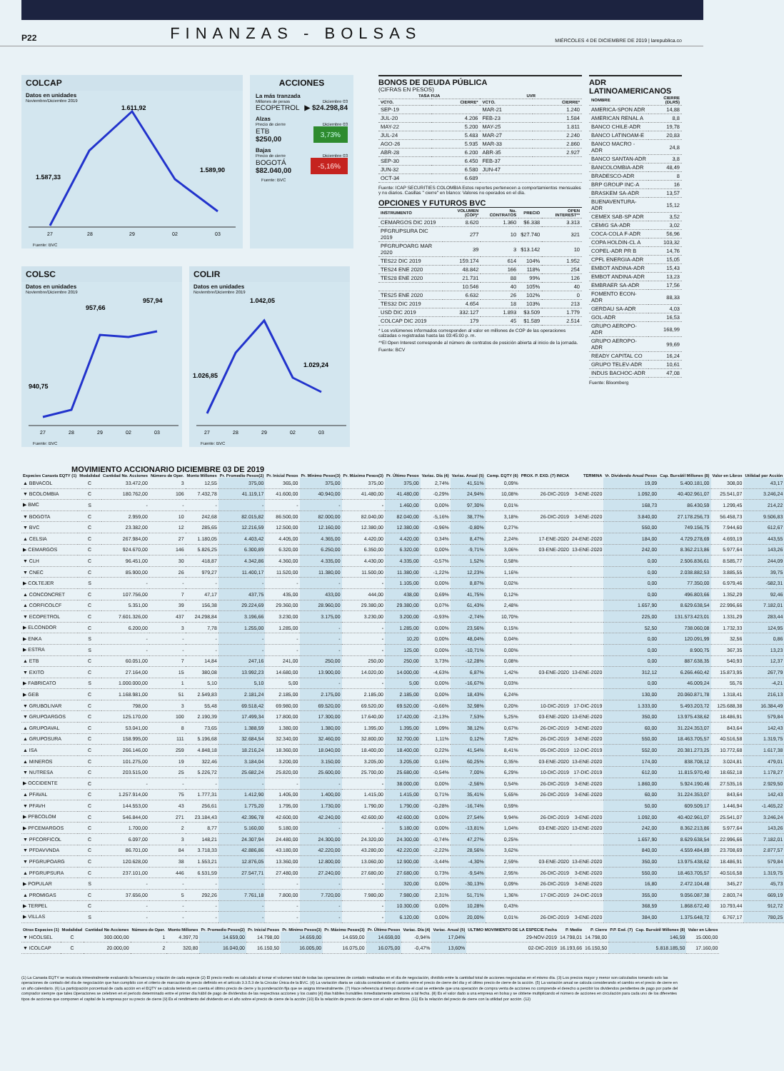P22 FINANZAS - BOLSAS MIÉRCOLES 4 DE DICIEMBRE DE 2019 | larepublica.co
COLCAP
Datos en unidades
Noviembre/Diciembre 2019
1.587,33
1.611,92
1.589,90
27
28
29
02
03
Fuente: BVC
ACCIONES
La más tranzada
Millones de pesos Diciembre 03
ECOPETROL ▶ $24.298,84
Alzas
Precio de cierre Diciembre 03
ETB
$250,00 3,73%
Bajas
Precio de cierre Diciembre 03
BOGOTÁ
$82.040,00 -5,16%
Fuente: BVC
COLSC
Datos en unidades
Noviembre/Diciembre 2019
940,75
957,66
957,94
27
28
29
02
03
Fuente: BVC
COLIR
Datos en unidades
Noviembre/Diciembre 2019
1.026,85
1.042,05
1.029,24
27
28
29
02
03
Fuente: BVC
BONOS DE DEUDA PÚBLICA
(CIFRAS EN PESOS)
| TASA FIJA | | UVR | |
| --- | --- | --- | --- |
| VCTO. | CIERRE* | VCTO. | CIERRE* |
| SEP-19 | | MAR-21 | 1.240 |
| JUL-20 | 4.206 | FEB-23 | 1.584 |
| MAY-22 | 5.200 | MAY-25 | 1.811 |
| JUL-24 | 5.483 | MAR-27 | 2.240 |
| AGO-26 | 5.935 | MAR-33 | 2.860 |
| ABR-28 | 6.200 | ABR-35 | 2.927 |
| SEP-30 | 6.450 | FEB-37 | |
| JUN-32 | 6.580 | JUN-47 | |
| OCT-34 | 6.689 | | |
Fuente: ICAP SECURITIES COLOMBIA Estos reportes pertenecen a comportamientos mensuales y no diarios. Casillas " cierre" en blanco: Valores no operados en el día.
OPCIONES Y FUTUROS BVC
| INSTRUMENTO | VOLUMEN (COP)* | No. CONTRATOS | PRECIO | OPEN INTEREST** |
| --- | --- | --- | --- | --- |
| CEMARGOS DIC 2019 | 8.620 | 1.360 | $6.338 | 3.313 |
| PFGRUPSURA DIC 2019 | 277 | 10 | $27.740 | 321 |
| PFGRUPOARG MAR 2020 | 39 | 3 | $13.142 | 10 |
| TES22 DIC 2019 | 159.174 | 614 | 104% | 1.952 |
| TES24 ENE 2020 | 48.842 | 166 | 118% | 254 |
| TES28 ENE 2020 | 21.731 | 88 | 99% | 126 |
| | 10.546 | 40 | 105% | 40 |
| TES25 ENE 2020 | 6.632 | 26 | 102% | 0 |
| TES32 DIC 2019 | 4.654 | 18 | 103% | 213 |
| USD DIC 2019 | 332.127 | 1.893 | $3.509 | 1.779 |
| COLCAP DIC 2019 | 179 | 45 | $1.589 | 2.514 |
* Los volúmenes informados corresponden al valor en millones de COP de las operaciones calzadas o registradas hasta las 03:45:00 p. m.
**El Open Interest corresponde al número de contratos de posición abierta al inicio de la jornada.
Fuente: BCV
ADR LATINOAMERICANOS
| NOMBRE | CIERRE (DLRS) |
| --- | --- |
| AMERICA-SPON ADR | 14,88 |
| AMERICAN RENAL A | 8,8 |
| BANCO CHILE-ADR | 19,78 |
| BANCO LATINOAM-E | 20,83 |
| BANCO MACRO -ADR | 24,8 |
| BANCO SANTAN-ADR | 3,8 |
| BANCOLOMBIA-ADR | 48,49 |
| BRADESCO-ADR | 8 |
| BRP GROUP INC-A | 16 |
| BRASKEM SA-ADR | 13,57 |
| BUENAVENTURA-ADR | 15,12 |
| CEMEX SAB-SP ADR | 3,52 |
| CEMIG SA-ADR | 3,02 |
| COCA-COLA F-ADR | 56,96 |
| COPA HOLDIN-CL A | 103,32 |
| COPEL-ADR PR B | 14,76 |
| CPFL ENERGIA-ADR | 15,05 |
| EMBOT ANDINA-ADR | 15,43 |
| EMBOT ANDINA-ADR | 13,23 |
| EMBRAER SA-ADR | 17,56 |
| FOMENTO ECON-ADR | 88,33 |
| GERDAU SA-ADR | 4,03 |
| GOL-ADR | 16,53 |
| GRUPO AEROPO-ADR | 168,99 |
| GRUPO AEROPO-ADR | 99,69 |
| READY CAPITAL CO | 16,24 |
| GRUPO TELEV-ADR | 10,61 |
| INDUS BACHOC-ADR | 47,08 |
Fuente: Bloomberg
MOVIMIENTO ACCIONARIO DICIEMBRE 03 DE 2019
| Especies Canasta EQTY (1) | Modalidad | Cantidad No. Acciones | Número de Oper. | Monto Millones | Pr. Promedio Pesos(2) | Pr. Inicial Pesos | Pr. Mínimo Pesos(3) | Pr. Máximo Pesos(3) | Pr. Último Pesos | Variac. Día (4) | Variac. Anual (5) | Comp. EQTY (6) | PROX. P. EXD. (7) INICIA | TERMINA | Vr. Dividendo Anual Pesos | Cap. Bursátil Millones (8) | Valor en Libros | Utilidad por Acción |
| --- | --- | --- | --- | --- | --- | --- | --- | --- | --- | --- | --- | --- | --- | --- | --- | --- | --- | --- |
| ▲ BBVACOL | C | 33.472,00 | 3 | 12,55 | 375,00 | 365,00 | 375,00 | 375,00 | 375,00 | 2,74% | 41,51% | 0,09% | | | 19,09 | 5.400.181,00 | 308,00 | 43,17 |
| ▼ BCOLOMBIA | C | 180.762,00 | 106 | 7.432,78 | 41.119,17 | 41.600,00 | 40.940,00 | 41.480,00 | 41.480,00 | -0,29% | 24,94% | 10,08% | 26-DIC-2019 | 3-ENE-2020 | 1.092,00 | 40.402.961,07 | 25.541,07 | 3.246,24 |
| ▶ BMC | S | - | - | - | - | - | - | - | 1.460,00 | 0,00% | 97,30% | 0,01% | | | 168,73 | 86.430,59 | 1.299,45 | 214,22 |
| ▼ BOGOTA | C | 2.959,00 | 10 | 242,68 | 82.015,82 | 86.500,00 | 82.000,00 | 82.040,00 | 82.040,00 | -5,16% | 38,77% | 3,18% | 26-DIC-2019 | 3-ENE-2020 | 3.840,00 | 27.178.256,73 | 56.458,73 | 9.506,83 |
| ▼ BVC | C | 23.382,00 | 12 | 285,65 | 12.216,59 | 12.500,00 | 12.160,00 | 12.380,00 | 12.380,00 | -0,96% | -0,80% | 0,27% | | | 550,00 | 749.156,75 | 7.944,60 | 612,67 |
| ▲ CELSIA | C | 267.984,00 | 27 | 1.180,05 | 4.403,42 | 4.405,00 | 4.365,00 | 4.420,00 | 4.420,00 | 0,34% | 8,47% | 2,24% | 17-ENE-2020 | 24-ENE-2020 | 184,00 | 4.729.278,69 | 4.693,19 | 443,55 |
| ▶ CEMARGOS | C | 924.670,00 | 146 | 5.826,25 | 6.300,89 | 6.320,00 | 6.250,00 | 6.350,00 | 6.320,00 | 0,00% | -9,71% | 3,06% | 03-ENE-2020 | 13-ENE-2020 | 242,00 | 8.362.213,86 | 5.977,64 | 143,26 |
| ▼ CLH | C | 96.451,00 | 30 | 418,87 | 4.342,86 | 4.360,00 | 4.335,00 | 4.430,00 | 4.335,00 | -0,57% | 1,52% | 0,58% | | | 0,00 | 2.506.836,61 | 8.585,77 | 244,09 |
| ▼ CNEC | C | 85.900,00 | 26 | 979,27 | 11.400,17 | 11.520,00 | 11.380,00 | 11.500,00 | 11.380,00 | -1,22% | 12,23% | 1,16% | | | 0,00 | 2.038.882,53 | 3.885,55 | 39,75 |
| ▶ COLTEJER | S | - | - | - | - | - | - | - | 1.105,00 | 0,00% | 8,87% | 0,02% | | | 0,00 | 77.350,00 | 6.979,46 | -582,31 |
| ▲ CONCONCRET | C | 107.756,00 | 7 | 47,17 | 437,75 | 435,00 | 433,00 | 444,00 | 438,00 | 0,69% | 41,75% | 0,12% | | | 0,00 | 496.803,66 | 1.352,29 | 92,46 |
| ▲ CORFICOLCF | C | 5.351,00 | 39 | 156,38 | 29.224,69 | 29.360,00 | 28.960,00 | 29.380,00 | 29.380,00 | 0,07% | 61,43% | 2,48% | | | 1.657,90 | 8.629.638,54 | 22.996,66 | 7.182,01 |
| ▼ ECOPETROL | C | 7.601.326,00 | 437 | 24.298,84 | 3.196,66 | 3.230,00 | 3.175,00 | 3.230,00 | 3.200,00 | -0,93% | -2,74% | 10,70% | | | 225,00 | 131.573.423,01 | 1.331,29 | 283,44 |
| ▶ ELCONDOR | C | 6.200,00 | 3 | 7,78 | 1.255,00 | 1.285,00 | - | - | 1.285,00 | 0,00% | 23,56% | 0,15% | | | 52,50 | 738.060,08 | 1.732,33 | 124,95 |
| ▶ ENKA | S | - | - | - | - | - | - | - | 10,20 | 0,00% | 48,04% | 0,04% | | | 0,00 | 120.091,99 | 32,56 | 0,86 |
| ▶ ESTRA | S | - | - | - | - | - | - | - | 125,00 | 0,00% | -10,71% | 0,00% | | | 0,00 | 8.900,75 | 367,35 | 13,23 |
| ▲ ETB | C | 60.051,00 | 7 | 14,84 | 247,16 | 241,00 | 250,00 | 250,00 | 250,00 | 3,73% | -12,28% | 0,08% | | | 0,00 | 887.638,35 | 540,93 | 12,37 |
| ▼ EXITO | C | 27.164,00 | 15 | 380,08 | 13.992,23 | 14.680,00 | 13.900,00 | 14.020,00 | 14.000,00 | -4,63% | 6,87% | 1,42% | 03-ENE-2020 | 13-ENE-2020 | 312,12 | 6.266.460,42 | 15.873,95 | 267,79 |
| ▶ FABRICATO | S | 1.000.000,00 | 1 | 5,10 | 5,10 | 5,00 | - | - | 5,00 | 0,00% | -16,67% | 0,03% | | | 0,00 | 46.009,24 | 55,76 | -4,21 |
| ▶ GEB | C | 1.168.981,00 | 51 | 2.549,83 | 2.181,24 | 2.185,00 | 2.175,00 | 2.185,00 | 2.185,00 | 0,00% | 18,43% | 6,24% | | | 130,00 | 20.060.871,78 | 1.318,41 | 216,13 |
| ▼ GRUBOLIVAR | C | 798,00 | 3 | 55,48 | 69.518,42 | 69.980,00 | 69.520,00 | 69.520,00 | 69.520,00 | -0,66% | 32,98% | 0,20% | 10-DIC-2019 | 17-DIC-2019 | 1.333,00 | 5.493.203,72 | 125.688,38 | 16.384,49 |
| ▼ GRUPOARGOS | C | 125.170,00 | 100 | 2.190,39 | 17.499,34 | 17.800,00 | 17.300,00 | 17.640,00 | 17.420,00 | -2,13% | 7,53% | 5,25% | 03-ENE-2020 | 13-ENE-2020 | 350,00 | 13.975.438,62 | 18.486,91 | 579,84 |
| ▲ GRUPOAVAL | C | 53.041,00 | 8 | 73,65 | 1.388,59 | 1.380,00 | 1.380,00 | 1.395,00 | 1.395,00 | 1,09% | 38,12% | 0,67% | 26-DIC-2019 | 3-ENE-2020 | 60,00 | 31.224.353,07 | 843,64 | 142,43 |
| ▲ GRUPOSURA | C | 158.995,00 | 111 | 5.196,68 | 32.684,54 | 32.340,00 | 32.460,00 | 32.800,00 | 32.700,00 | 1,11% | 0,12% | 7,82% | 26-DIC-2019 | 3-ENE-2020 | 550,00 | 18.463.705,57 | 40.516,58 | 1.319,75 |
| ▲ ISA | C | 266.146,00 | 259 | 4.848,18 | 18.216,24 | 18.360,00 | 18.040,00 | 18.400,00 | 18.400,00 | 0,22% | 41,54% | 8,41% | 05-DIC-2019 | 12-DIC-2019 | 552,00 | 20.381.273,25 | 10.772,68 | 1.617,38 |
| ▲ MINEROS | C | 101.275,00 | 19 | 322,46 | 3.184,04 | 3.200,00 | 3.150,00 | 3.205,00 | 3.205,00 | 0,16% | 60,25% | 0,35% | 03-ENE-2020 | 13-ENE-2020 | 174,00 | 838.708,12 | 3.024,81 | 479,01 |
| ▼ NUTRESA | C | 203.515,00 | 25 | 5.226,72 | 25.682,24 | 25.820,00 | 25.600,00 | 25.700,00 | 25.680,00 | -0,54% | 7,00% | 6,29% | 10-DIC-2019 | 17-DIC-2019 | 612,00 | 11.815.970,40 | 18.652,18 | 1.178,27 |
| ▶ OCCIDENTE | C | - | - | - | - | - | - | - | 38.000,00 | 0,00% | -2,56% | 0,54% | 26-DIC-2019 | 3-ENE-2020 | 1.860,00 | 5.924.190,46 | 27.535,16 | 2.929,50 |
| ▲ PFAVAL | C | 1.257.914,00 | 75 | 1.777,31 | 1.412,90 | 1.405,00 | 1.400,00 | 1.415,00 | 1.415,00 | 0,71% | 35,41% | 5,65% | 26-DIC-2019 | 3-ENE-2020 | 60,00 | 31.224.353,07 | 843,64 | 142,43 |
| ▼ PFAVH | C | 144.553,00 | 43 | 256,61 | 1.775,20 | 1.795,00 | 1.730,00 | 1.790,00 | 1.790,00 | -0,28% | -16,74% | 0,59% | | | 50,00 | 609.509,17 | 1.446,94 | -1.465,22 |
| ▶ PFBCOLOM | C | 546.844,00 | 271 | 23.184,43 | 42.396,78 | 42.600,00 | 42.240,00 | 42.600,00 | 42.600,00 | 0,00% | 27,54% | 9,94% | 26-DIC-2019 | 3-ENE-2020 | 1.092,00 | 40.402.961,07 | 25.541,07 | 3.246,24 |
| ▶ PFCEMARGOS | C | 1.700,00 | 2 | 8,77 | 5.160,00 | 5.180,00 | - | - | 5.180,00 | 0,00% | -13,81% | 1,04% | 03-ENE-2020 | 13-ENE-2020 | 242,00 | 8.362.213,86 | 5.977,64 | 143,26 |
| ▼ PFCORFICOL | C | 6.097,00 | 3 | 148,21 | 24.307,94 | 24.480,00 | 24.300,00 | 24.320,00 | 24.300,00 | -0,74% | 47,27% | 0,25% | | | 1.657,90 | 8.629.638,54 | 22.996,66 | 7.182,01 |
| ▼ PFDAVVNDA | C | 86.701,00 | 84 | 3.718,33 | 42.886,86 | 43.180,00 | 42.220,00 | 43.280,00 | 42.220,00 | -2,22% | 28,56% | 3,62% | | | 840,00 | 4.559.484,89 | 23.708,69 | 2.877,57 |
| ▼ PFGRUPOARG | C | 120.628,00 | 38 | 1.553,21 | 12.876,05 | 13.360,00 | 12.800,00 | 13.060,00 | 12.900,00 | -3,44% | -4,30% | 2,59% | 03-ENE-2020 | 13-ENE-2020 | 350,00 | 13.975.438,62 | 18.486,91 | 579,84 |
| ▲ PFGRUPSURA | C | 237.101,00 | 446 | 6.531,59 | 27.547,71 | 27.480,00 | 27.240,00 | 27.680,00 | 27.680,00 | 0,73% | -9,54% | 2,95% | 26-DIC-2019 | 3-ENE-2020 | 550,00 | 18.463.705,57 | 40.516,58 | 1.319,75 |
| ▶ POPULAR | S | - | - | - | - | - | - | - | 320,00 | 0,00% | -30,13% | 0,09% | 26-DIC-2019 | 3-ENE-2020 | 16,80 | 2.472.104,48 | 345,27 | 45,73 |
| ▲ PROMIGAS | C | 37.656,00 | 5 | 292,26 | 7.761,18 | 7.800,00 | 7.720,00 | 7.980,00 | 7.980,00 | 2,31% | 51,71% | 1,36% | 17-DIC-2019 | 24-DIC-2019 | 355,00 | 9.056.087,38 | 2.803,74 | 669,19 |
| ▶ TERPEL | C | - | - | - | - | - | - | - | 10.300,00 | 0,00% | 10,28% | 0,43% | | | 368,59 | 1.868.672,40 | 10.793,44 | 912,72 |
| ▶ VILLAS | S | - | - | - | - | - | - | - | 6.120,00 | 0,00% | 20,00% | 0,01% | 26-DIC-2019 | 3-ENE-2020 | 384,00 | 1.375.648,72 | 6.767,17 | 780,25 |
| Otras Especies (1) | Modalidad | Cantidad No Acciones | Número de Oper. | Monto Millones | Pr. Promedio Pesos(2) | Pr. Inicial Pesos | Pr. Mínimo Pesos(3) | Pr. Máximo Pesos(3) | Pr. Último Pesos | Variac. Día (4) | Variac. Anual (5) | ULTIMO MOVIMIENTO DE LA ESPECIE Fecha | P. Medio | P. Cierre | P.P. Exd. (7) | Cap. Bursátil Millones (8) | Valor en Libros |
| --- | --- | --- | --- | --- | --- | --- | --- | --- | --- | --- | --- | --- | --- | --- | --- | --- | --- |
| ▼ HCOLSEL | C | 300.000,00 | 1 | 4.397,70 | 14.659,00 | 14.798,00 | 14.659,00 | 14.659,00 | 14.659,00 | -0,94% | 17,04% | 29-NOV-2019 | 14.798,01 | 14.798,00 | | 146,59 | 15.000,00 |
| ▼ ICOLCAP | C | 20.000,00 | 2 | 320,80 | 16.040,00 | 16.150,50 | 16.005,00 | 16.075,00 | 16.075,00 | -0,47% | 13,60% | 02-DIC-2019 | 16.193,66 | 16.150,50 | | 5.818.185,50 | 17.160,00 |
(1) La Canasta EQTY se recalcula trimestralmente evaluando la frecuencia y rotación de cada especie (2) El precio medio es calculado al tomar el volumen total de todas las operaciones de contado realizadas en el día de negociación, dividido entre la cantidad total de acciones negociadas en el mismo día. (3) Los precios mayor y menor son calculados tomando solo las operaciones de contado del día de negociación que han cumplido con el criterio de marcación de precio definido en el artículo 3.3.5.3 de la Circular Única de la BVC. (4) La variación diaria se calcula considerando el cambio entre el precio de cierre del día y el último precio de cierre de la acción. (5) La variación anual se calcula considerando el cambio en el precio de cierre en un año calendario. (6) La participación porcentual de cada acción en el EQTY se calcula teniendo en cuenta el último precio de cierre y la ponderación fija que se asigna trimestralmente. (7) Hace referencia al tiempo durante el cual se entiende que una operación de compra venta de acciones no comprende el derecho a percibir los dividendos pendientes de pago por parte del comprador siempre que tales Operaciones se celebren en el período determinado entre el primer día hábil de pago de dividendos de las respectivas acciones y los cuatro [4] días hábiles bursátiles inmediatamente anteriores a tal fecha. (8) Es el valor dado a una empresa en bolsa y se obtiene multiplicando el número de acciones en circulación para cada uno de los diferentes tipos de acciones que componen el capital de la empresa por su precio de cierre (9) Es el rendimiento del dividendo en el año sobre el precio de cierre de la acción (10) Es la relación de precio de cierre con el valor en libros. (11) Es la relación del precio de cierre con la utilidad por acción. (12)